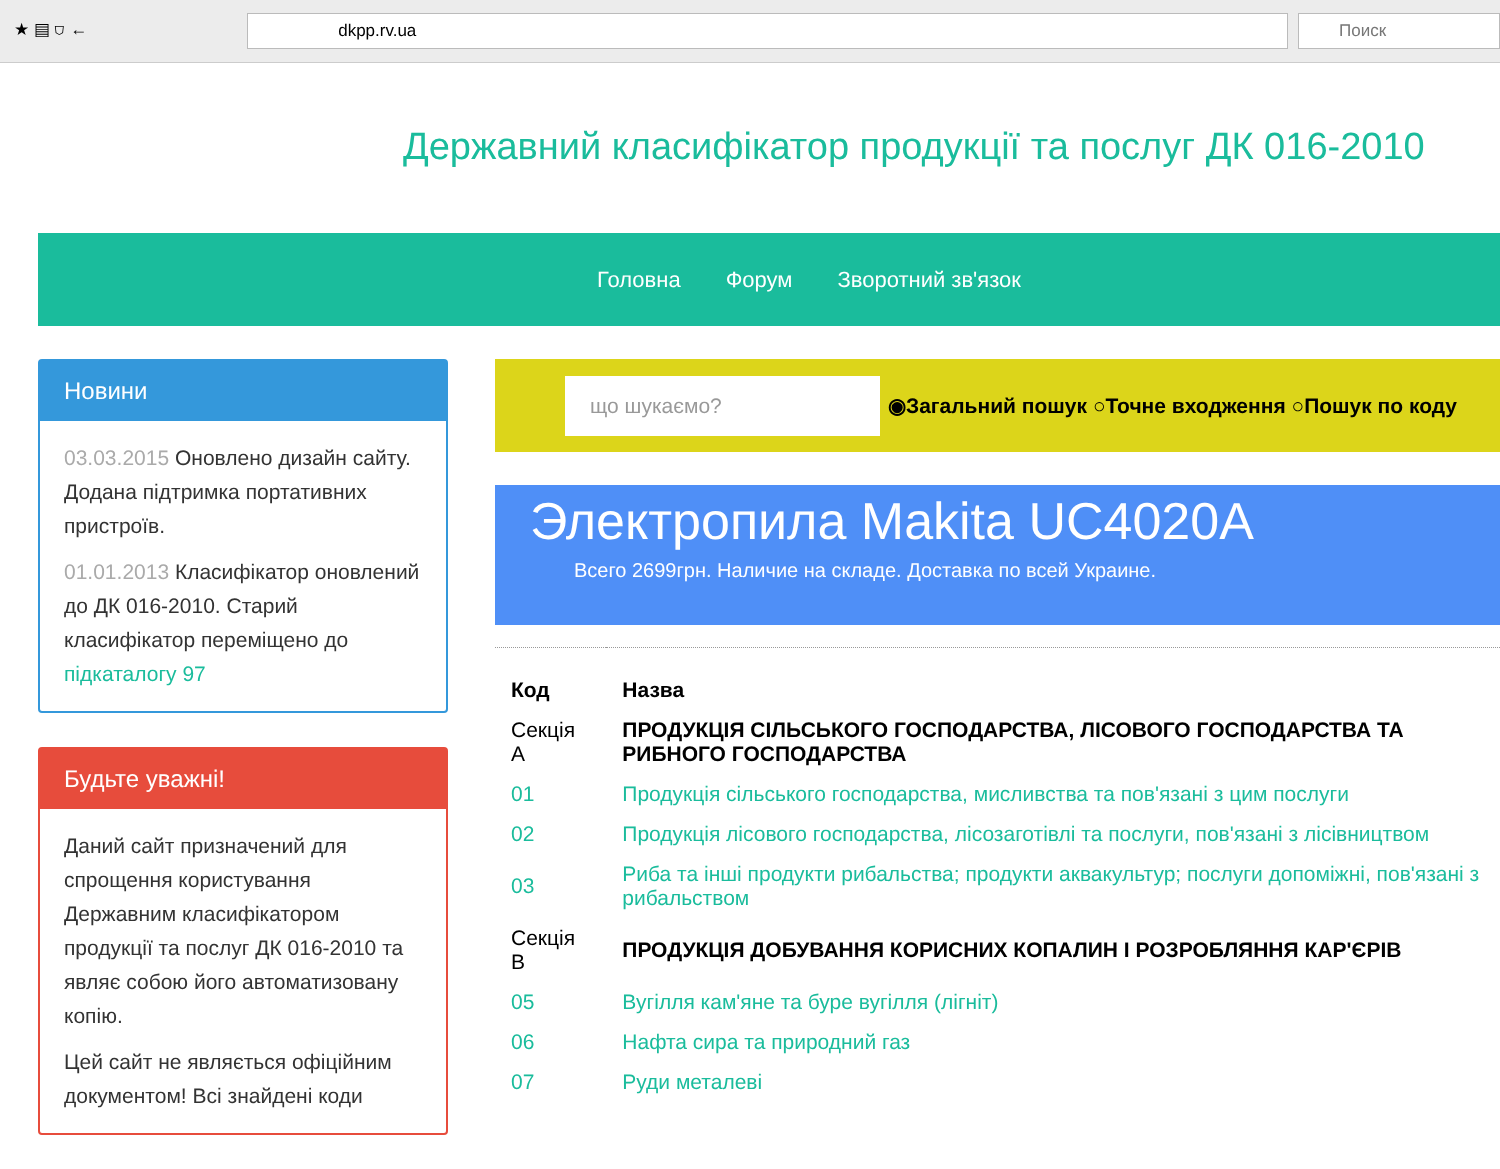★ ▤ ⛉ ←
dkpp.rv.ua Поиск
Державний класифікатор продукції та послуг ДК 016-2010
Головна Форум Зворотний зв'язок
Новини
03.03.2015 Оновлено дизайн сайту. Додана підтримка портативних пристроїв.
01.01.2013 Класифікатор оновлений до ДК 016-2010. Старий класифікатор переміщено до підкаталогу 97
Будьте уважні!
Даний сайт призначений для спрощення користування Державним класифікатором продукції та послуг ДК 016-2010 та являє собою його автоматизовану копію.
Цей сайт не являється офіційним документом! Всі знайдені коди
що шукаємо? ◉Загальний пошук ○Точне входження ○Пошук по коду
Электропила Makita UC4020A
Всего 2699грн. Наличие на складе. Доставка по всей Украине.
| Код | Назва |
| --- | --- |
| Секція A | ПРОДУКЦІЯ СІЛЬСЬКОГО ГОСПОДАРСТВА, ЛІСОВОГО ГОСПОДАРСТВА ТА РИБНОГО ГОСПОДАРСТВА |
| 01 | Продукція сільського господарства, мисливства та пов'язані з цим послуги |
| 02 | Продукція лісового господарства, лісозаготівлі та послуги, пов'язані з лісівництвом |
| 03 | Риба та інші продукти рибальства; продукти аквакультур; послуги допоміжні, пов'язані з рибальством |
| Секція B | ПРОДУКЦІЯ ДОБУВАННЯ КОРИСНИХ КОПАЛИН І РОЗРОБЛЯННЯ КАР'ЄРІВ |
| 05 | Вугілля кам'яне та буре вугілля (лігніт) |
| 06 | Нафта сира та природний газ |
| 07 | Руди металеві |